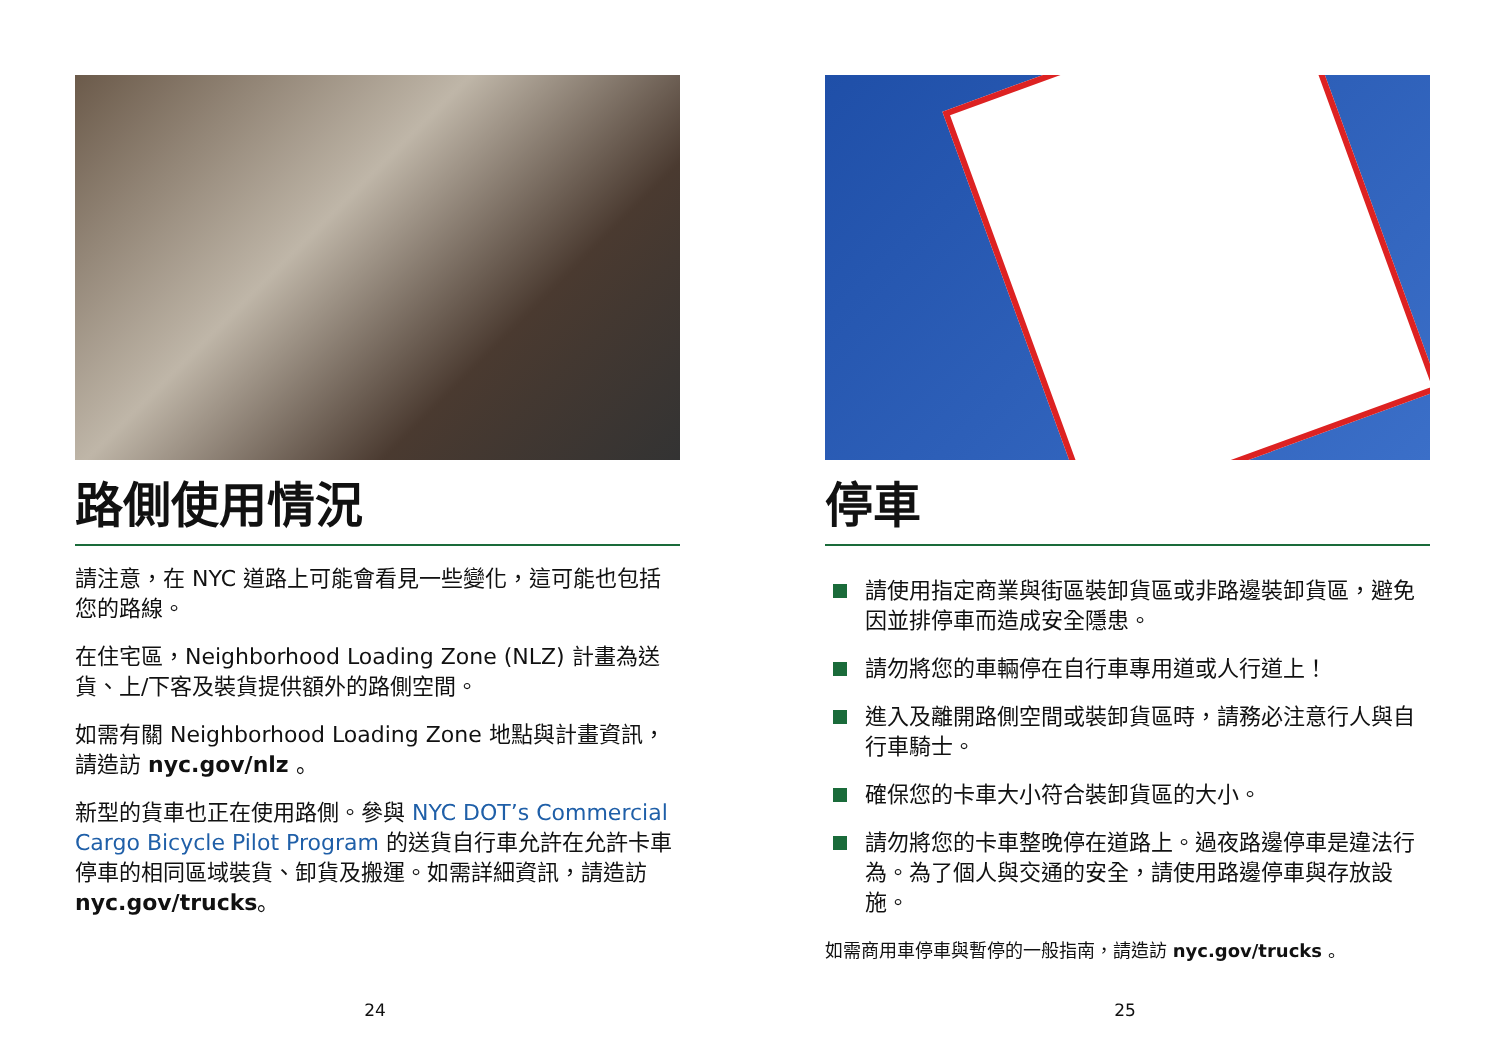路側使用情況
請注意，在 NYC 道路上可能會看見一些變化，這可能也包括您的路線。
在住宅區，Neighborhood Loading Zone (NLZ) 計畫為送貨、上/下客及裝貨提供額外的路側空間。
如需有關 Neighborhood Loading Zone 地點與計畫資訊，請造訪 nyc.gov/nlz 。
新型的貨車也正在使用路側。參與 NYC DOT’s Commercial Cargo Bicycle Pilot Program 的送貨自行車允許在允許卡車停車的相同區域裝貨、卸貨及搬運。如需詳細資訊，請造訪 nyc.gov/trucks。
24
停車
請使用指定商業與街區裝卸貨區或非路邊裝卸貨區，避免因並排停車而造成安全隱患。
請勿將您的車輛停在自行車專用道或人行道上！
進入及離開路側空間或裝卸貨區時，請務必注意行人與自行車騎士。
確保您的卡車大小符合裝卸貨區的大小。
請勿將您的卡車整晚停在道路上。過夜路邊停車是違法行為。為了個人與交通的安全，請使用路邊停車與存放設施。
如需商用車停車與暫停的一般指南，請造訪 nyc.gov/trucks 。
25